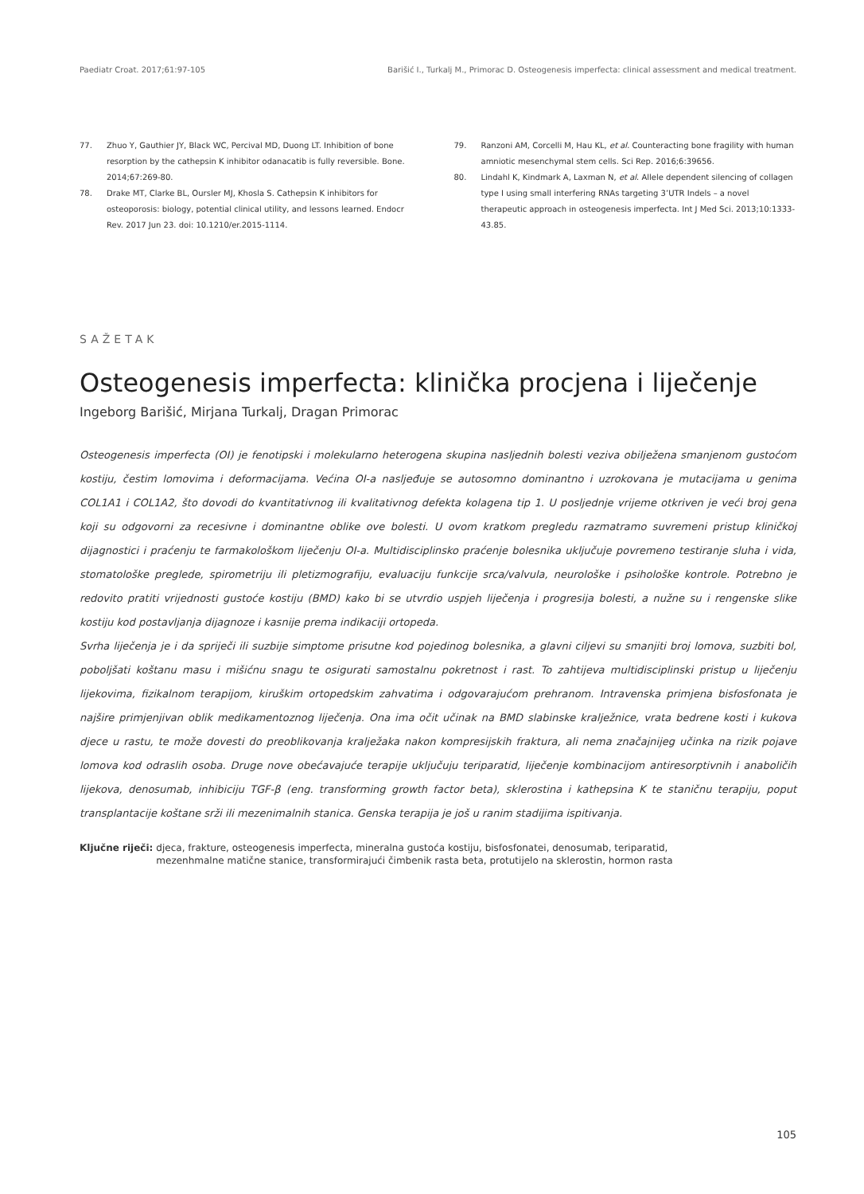Paediatr Croat. 2017;61:97-105 Barišić I., Turkalj M., Primorac D. Osteogenesis imperfecta: clinical assessment and medical treatment.
77. Zhuo Y, Gauthier JY, Black WC, Percival MD, Duong LT. Inhibition of bone resorption by the cathepsin K inhibitor odanacatib is fully reversible. Bone. 2014;67:269-80.
78. Drake MT, Clarke BL, Oursler MJ, Khosla S. Cathepsin K inhibitors for osteoporosis: biology, potential clinical utility, and lessons learned. Endocr Rev. 2017 Jun 23. doi: 10.1210/er.2015-1114.
79. Ranzoni AM, Corcelli M, Hau KL, et al. Counteracting bone fragility with human amniotic mesenchymal stem cells. Sci Rep. 2016;6:39656.
80. Lindahl K, Kindmark A, Laxman N, et al. Allele dependent silencing of collagen type I using small interfering RNAs targeting 3’UTR Indels – a novel therapeutic approach in osteogenesis imperfecta. Int J Med Sci. 2013;10:1333-43.85.
SAŽETAK
Osteogenesis imperfecta: klinička procjena i liječenje
Ingeborg Barišić, Mirjana Turkalj, Dragan Primorac
Osteogenesis imperfecta (OI) je fenotipski i molekularno heterogena skupina nasljednih bolesti veziva obilježena smanjenom gustoćom kostiju, čestim lomovima i deformacijama. Većina OI-a nasljeđuje se autosomno dominantno i uzrokovana je mutacijama u genima COL1A1 i COL1A2, što dovodi do kvantitativnog ili kvalitativnog defekta kolagena tip 1. U posljednje vrijeme otkriven je veći broj gena koji su odgovorni za recesivne i dominantne oblike ove bolesti. U ovom kratkom pregledu razmatramo suvremeni pristup kliničkoj dijagnostici i praćenju te farmakološkom liječenju OI-a. Multidisciplinsko praćenje bolesnika uključuje povremeno testiranje sluha i vida, stomatološke preglede, spirometriju ili pletizmografiju, evaluaciju funkcije srca/valvula, neurološke i psihološke kontrole. Potrebno je redovito pratiti vrijednosti gustoće kostiju (BMD) kako bi se utvrdio uspjeh liječenja i progresija bolesti, a nužne su i rengenske slike kostiju kod postavljanja dijagnoze i kasnije prema indikaciji ortopeda.
Svrha liječenja je i da spriječi ili suzbije simptome prisutne kod pojedinog bolesnika, a glavni ciljevi su smanjiti broj lomova, suzbiti bol, poboljšati koštanu masu i mišićnu snagu te osigurati samostalnu pokretnost i rast. To zahtijeva multidisciplinski pristup u liječenju lijekovima, fizikalnom terapijom, kiruškim ortopedskim zahvatima i odgovarajućom prehranom. Intravenska primjena bisfosfonata je najšire primjenjivan oblik medikamentoznog liječenja. Ona ima očit učinak na BMD slabinske kralježnice, vrata bedrene kosti i kukova djece u rastu, te može dovesti do preoblikovanja kralježaka nakon kompresijskih fraktura, ali nema značajnijeg učinka na rizik pojave lomova kod odraslih osoba. Druge nove obećavajuće terapije uključuju teriparatid, liječenje kombinacijom antiresorptivnih i anaboličih lijekova, denosumab, inhibiciju TGF-β (eng. transforming growth factor beta), sklerostina i kathepsina K te staničnu terapiju, poput transplantacije koštane srži ili mezenimalnih stanica. Genska terapija je još u ranim stadijima ispitivanja.
Ključne riječi: djeca, frakture, osteogenesis imperfecta, mineralna gustoća kostiju, bisfosfonatei, denosumab, teriparatid,
mezenhmalne matične stanice, transformirajući čimbenik rasta beta, protutijelo na sklerostin, hormon rasta
105